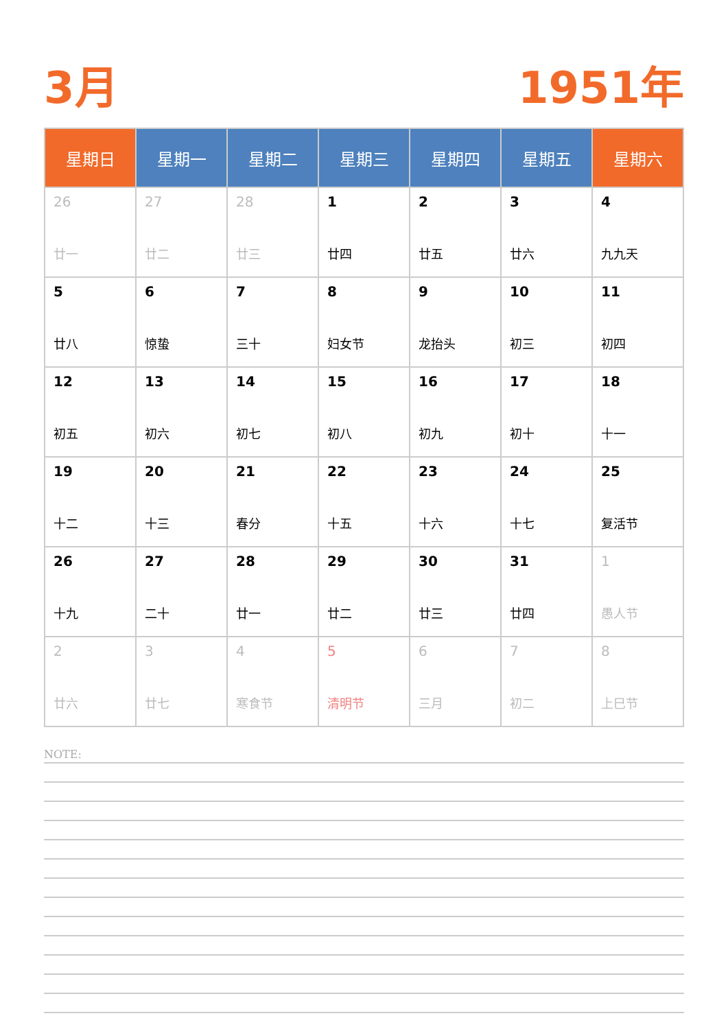3月 1951年
| 星期日 | 星期一 | 星期二 | 星期三 | 星期四 | 星期五 | 星期六 |
| --- | --- | --- | --- | --- | --- | --- |
| 26 廿一 | 27 廿二 | 28 廿三 | 1 廿四 | 2 廿五 | 3 廿六 | 4 九九天 |
| 5 廿八 | 6 惊蛰 | 7 三十 | 8 妇女节 | 9 龙抬头 | 10 初三 | 11 初四 |
| 12 初五 | 13 初六 | 14 初七 | 15 初八 | 16 初九 | 17 初十 | 18 十一 |
| 19 十二 | 20 十三 | 21 春分 | 22 十五 | 23 十六 | 24 十七 | 25 复活节 |
| 26 十九 | 27 二十 | 28 廿一 | 29 廿二 | 30 廿三 | 31 廿四 | 1 愚人节 |
| 2 廿六 | 3 廿七 | 4 寒食节 | 5 清明节 | 6 三月 | 7 初二 | 8 上巳节 |
NOTE: